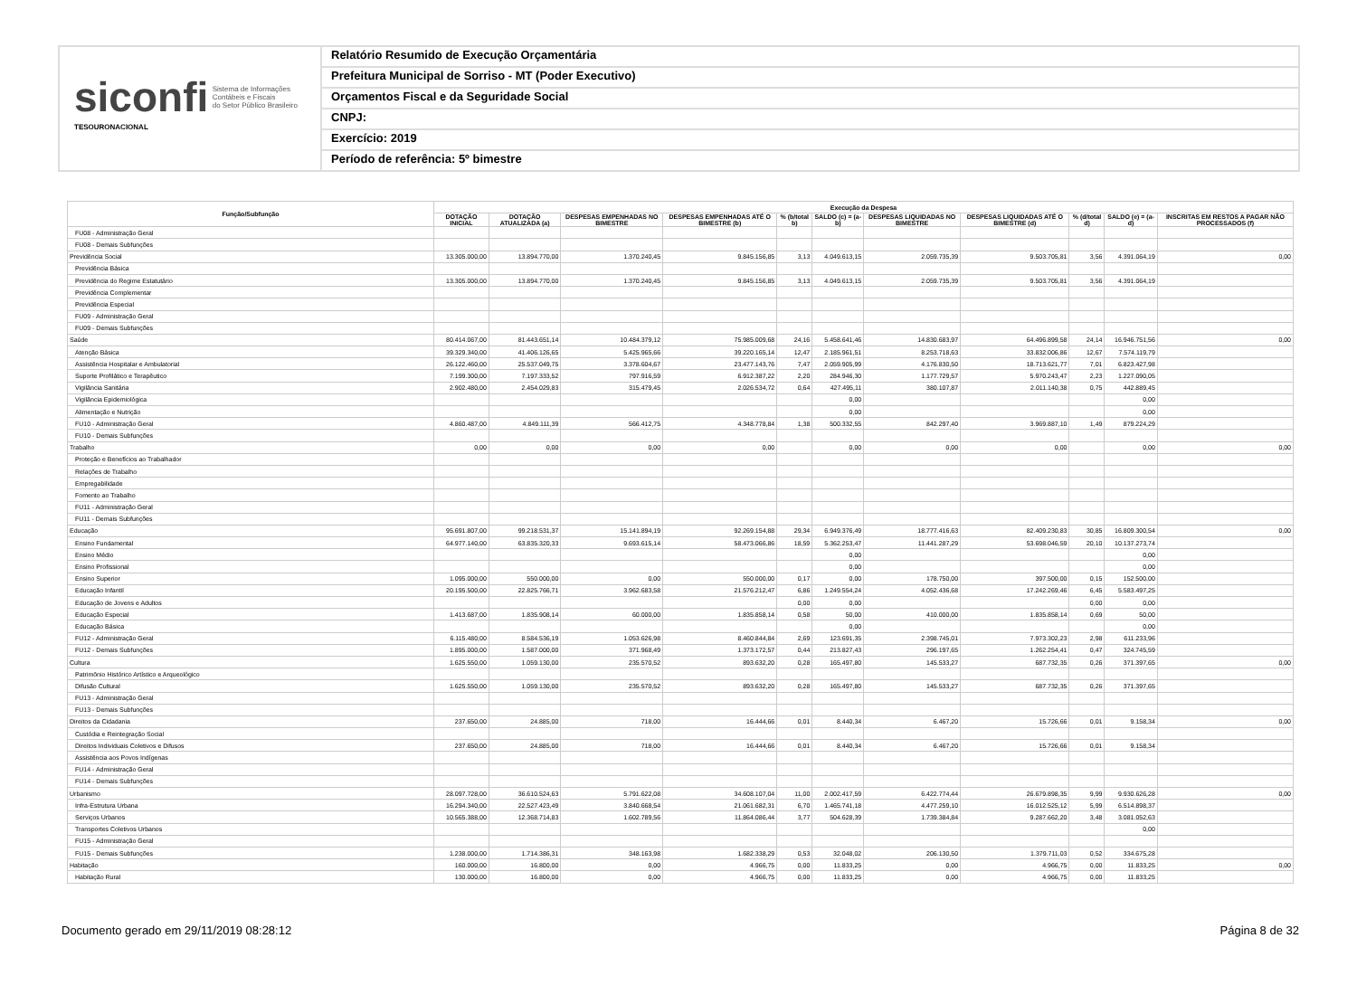siconfi Sistema de Informações
Contábeis e Fiscais
do Setor Público Brasileiro
TESOURONACIONAL
Relatório Resumido de Execução Orçamentária
Prefeitura Municipal de Sorriso - MT (Poder Executivo)
Orçamentos Fiscal e da Seguridade Social
CNPJ:
Exercício: 2019
Período de referência: 5º bimestre
| Função/Subfunção | Execução da Despesa | | | | | | | | | | |
| --- | --- | --- | --- | --- | --- | --- | --- | --- | --- | --- | --- |
| | DOTAÇÃO INICIAL | DOTAÇÃO ATUALIZADA (a) | DESPESAS EMPENHADAS NO BIMESTRE | DESPESAS EMPENHADAS ATÉ O BIMESTRE (b) | % (b/total b) | SALDO (c) = (a-b) | DESPESAS LIQUIDADAS NO BIMESTRE | DESPESAS LIQUIDADAS ATÉ O BIMESTRE (d) | % (d/total d) | SALDO (e) = (a-d) | INSCRITAS EM RESTOS A PAGAR NÃO PROCESSADOS (f) |
| FU08 - Administração Geral | | | | | | | | | | | |
| FU08 - Demais Subfunções | | | | | | | | | | | |
| Previdência Social | 13.305.000,00 | 13.894.770,00 | 1.370.240,45 | 9.845.156,85 | 3,13 | 4.049.613,15 | 2.059.735,39 | 9.503.705,81 | 3,56 | 4.391.064,19 | 0,00 |
| Previdência Básica | | | | | | | | | | | |
| Previdência do Regime Estatutário | 13.305.000,00 | 13.894.770,00 | 1.370.240,45 | 9.845.156,85 | 3,13 | 4.049.613,15 | 2.059.735,39 | 9.503.705,81 | 3,56 | 4.391.064,19 | |
| Previdência Complementar | | | | | | | | | | | |
| Previdência Especial | | | | | | | | | | | |
| FU09 - Administração Geral | | | | | | | | | | | |
| FU09 - Demais Subfunções | | | | | | | | | | | |
| Saúde | 80.414.067,00 | 81.443.651,14 | 10.484.379,12 | 75.985.009,68 | 24,16 | 5.458.641,46 | 14.830.683,97 | 64.496.899,58 | 24,14 | 16.946.751,56 | 0,00 |
| Atenção Básica | 39.329.340,00 | 41.406.126,65 | 5.425.965,66 | 39.220.165,14 | 12,47 | 2.185.961,51 | 8.253.718,63 | 33.832.006,86 | 12,67 | 7.574.119,79 | |
| Assistência Hospitalar e Ambulatorial | 26.122.460,00 | 25.537.049,75 | 3.378.604,67 | 23.477.143,76 | 7,47 | 2.059.905,99 | 4.176.830,50 | 18.713.621,77 | 7,01 | 6.823.427,98 | |
| Suporte Profilático e Terapêutico | 7.199.300,00 | 7.197.333,52 | 797.916,59 | 6.912.387,22 | 2,20 | 284.946,30 | 1.177.729,57 | 5.970.243,47 | 2,23 | 1.227.090,05 | |
| Vigilância Sanitária | 2.902.480,00 | 2.454.029,83 | 315.479,45 | 2.026.534,72 | 0,64 | 427.495,11 | 380.107,87 | 2.011.140,38 | 0,75 | 442.889,45 | |
| Vigilância Epidemiológica | | | | | | 0,00 | | | | 0,00 | |
| Alimentação e Nutrição | | | | | | 0,00 | | | | 0,00 | |
| FU10 - Administração Geral | 4.860.487,00 | 4.849.111,39 | 566.412,75 | 4.348.778,84 | 1,38 | 500.332,55 | 842.297,40 | 3.969.887,10 | 1,49 | 879.224,29 | |
| FU10 - Demais Subfunções | | | | | | | | | | | |
| Trabalho | 0,00 | 0,00 | 0,00 | 0,00 | | 0,00 | 0,00 | 0,00 | | 0,00 | 0,00 |
| Proteção e Benefícios ao Trabalhador | | | | | | | | | | | |
| Relações de Trabalho | | | | | | | | | | | |
| Empregabilidade | | | | | | | | | | | |
| Fomento ao Trabalho | | | | | | | | | | | |
| FU11 - Administração Geral | | | | | | | | | | | |
| FU11 - Demais Subfunções | | | | | | | | | | | |
| Educação | 95.691.807,00 | 99.218.531,37 | 15.141.894,19 | 92.269.154,88 | 29,34 | 6.949.376,49 | 18.777.416,63 | 82.409.230,83 | 30,85 | 16.809.300,54 | 0,00 |
| Ensino Fundamental | 64.977.140,00 | 63.835.320,33 | 9.693.615,14 | 58.473.066,86 | 18,59 | 5.362.253,47 | 11.441.287,29 | 53.698.046,59 | 20,10 | 10.137.273,74 | |
| Ensino Médio | | | | | | 0,00 | | | | 0,00 | |
| Ensino Profissional | | | | | | 0,00 | | | | 0,00 | |
| Ensino Superior | 1.095.000,00 | 550.000,00 | 0,00 | 550.000,00 | 0,17 | 0,00 | 178.750,00 | 397.500,00 | 0,15 | 152.500,00 | |
| Educação Infantil | 20.195.500,00 | 22.825.766,71 | 3.962.683,58 | 21.576.212,47 | 6,86 | 1.249.554,24 | 4.052.436,68 | 17.242.269,46 | 6,45 | 5.583.497,25 | |
| Educação de Jovens e Adultos | | | | | 0,00 | 0,00 | | | 0,00 | 0,00 | |
| Educação Especial | 1.413.687,00 | 1.835.908,14 | 60.000,00 | 1.835.858,14 | 0,58 | 50,00 | 410.000,00 | 1.835.858,14 | 0,69 | 50,00 | |
| Educação Básica | | | | | | 0,00 | | | | 0,00 | |
| FU12 - Administração Geral | 6.115.480,00 | 8.584.536,19 | 1.053.626,98 | 8.460.844,84 | 2,69 | 123.691,35 | 2.398.745,01 | 7.973.302,23 | 2,98 | 611.233,96 | |
| FU12 - Demais Subfunções | 1.895.000,00 | 1.587.000,00 | 371.968,49 | 1.373.172,57 | 0,44 | 213.827,43 | 296.197,65 | 1.262.254,41 | 0,47 | 324.745,59 | |
| Cultura | 1.625.550,00 | 1.059.130,00 | 235.570,52 | 893.632,20 | 0,28 | 165.497,80 | 145.533,27 | 687.732,35 | 0,26 | 371.397,65 | 0,00 |
| Patrimônio Histórico Artístico e Arqueológico | | | | | | | | | | | |
| Difusão Cultural | 1.625.550,00 | 1.059.130,00 | 235.570,52 | 893.632,20 | 0,28 | 165.497,80 | 145.533,27 | 687.732,35 | 0,26 | 371.397,65 | |
| FU13 - Administração Geral | | | | | | | | | | | |
| FU13 - Demais Subfunções | | | | | | | | | | | |
| Direitos da Cidadania | 237.650,00 | 24.885,00 | 718,00 | 16.444,66 | 0,01 | 8.440,34 | 6.467,20 | 15.726,66 | 0,01 | 9.158,34 | 0,00 |
| Custódia e Reintegração Social | | | | | | | | | | | |
| Direitos Individuais Coletivos e Difusos | 237.650,00 | 24.885,00 | 718,00 | 16.444,66 | 0,01 | 8.440,34 | 6.467,20 | 15.726,66 | 0,01 | 9.158,34 | |
| Assistência aos Povos Indígenas | | | | | | | | | | | |
| FU14 - Administração Geral | | | | | | | | | | | |
| FU14 - Demais Subfunções | | | | | | | | | | | |
| Urbanismo | 28.097.728,00 | 36.610.524,63 | 5.791.622,08 | 34.608.107,04 | 11,00 | 2.002.417,59 | 6.422.774,44 | 26.679.898,35 | 9,99 | 9.930.626,28 | 0,00 |
| Infra-Estrutura Urbana | 16.294.340,00 | 22.527.423,49 | 3.840.668,54 | 21.061.682,31 | 6,70 | 1.465.741,18 | 4.477.259,10 | 16.012.525,12 | 5,99 | 6.514.898,37 | |
| Serviços Urbanos | 10.565.388,00 | 12.368.714,83 | 1.602.789,56 | 11.864.086,44 | 3,77 | 504.628,39 | 1.739.384,84 | 9.287.662,20 | 3,48 | 3.081.052,63 | |
| Transportes Coletivos Urbanos | | | | | | | | | | 0,00 | |
| FU15 - Administração Geral | | | | | | | | | | | |
| FU15 - Demais Subfunções | 1.238.000,00 | 1.714.386,31 | 348.163,98 | 1.682.338,29 | 0,53 | 32.048,02 | 206.130,50 | 1.379.711,03 | 0,52 | 334.675,28 | |
| Habitação | 160.000,00 | 16.800,00 | 0,00 | 4.966,75 | 0,00 | 11.833,25 | 0,00 | 4.966,75 | 0,00 | 11.833,25 | 0,00 |
| Habitação Rural | 130.000,00 | 16.800,00 | 0,00 | 4.966,75 | 0,00 | 11.833,25 | 0,00 | 4.966,75 | 0,00 | 11.833,25 | |
Documento gerado em 29/11/2019 08:28:12 Página 8 de 32